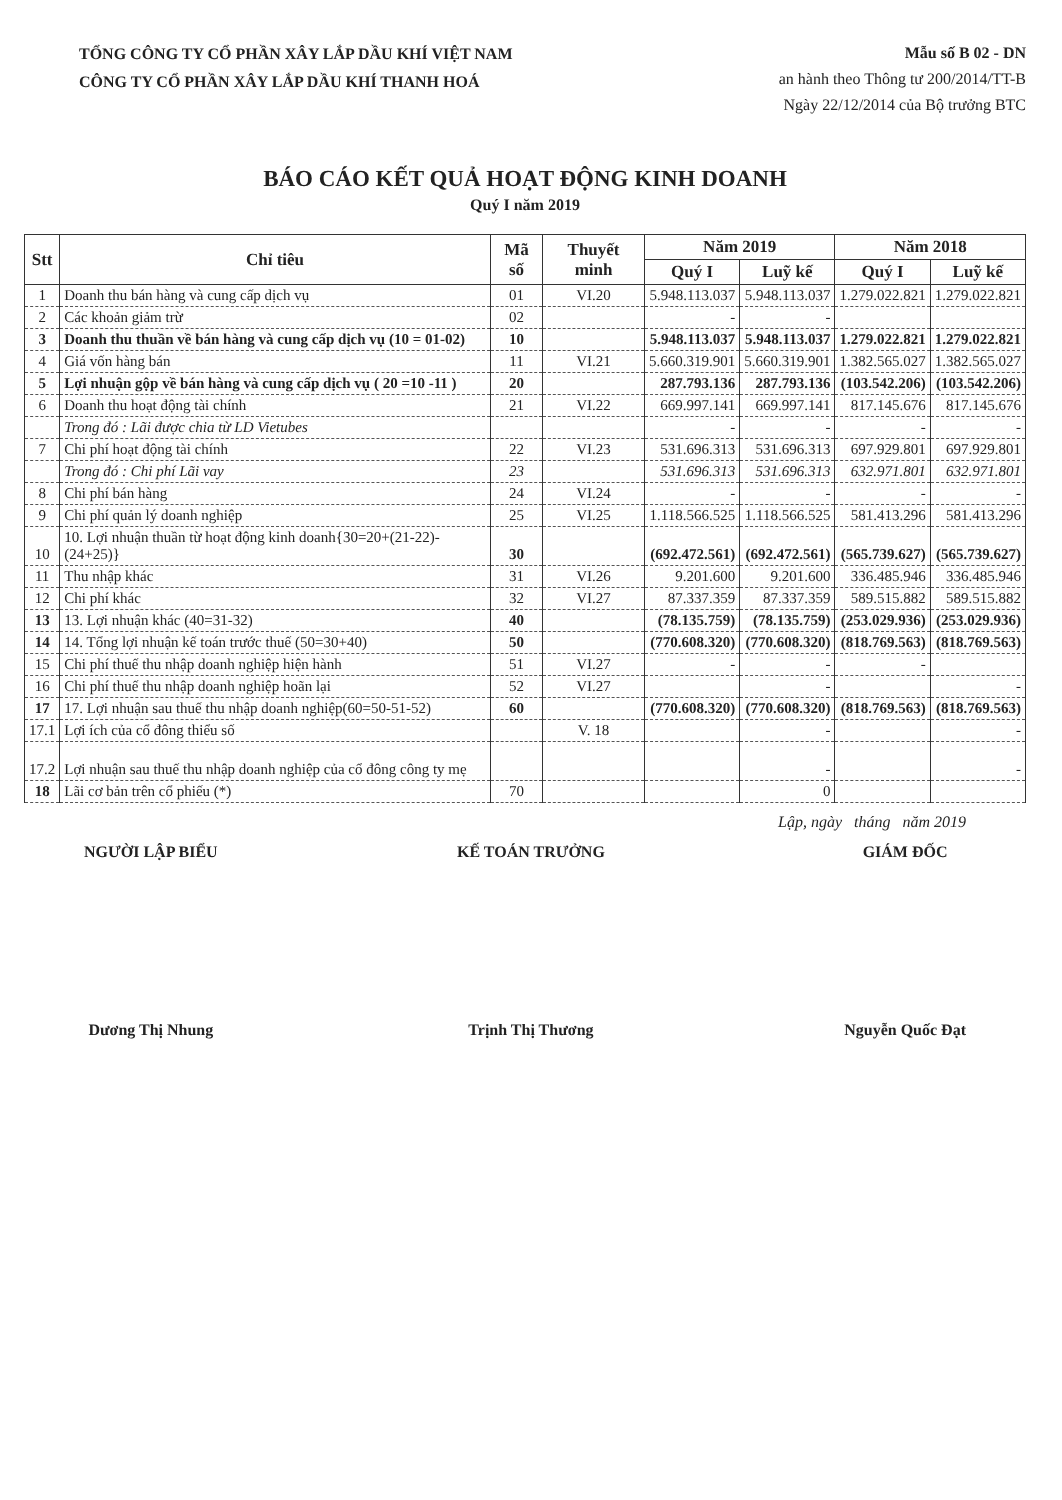TỔNG CÔNG TY CỔ PHẦN XÂY LẮP DẦU KHÍ VIỆT NAM
CÔNG TY CỔ PHẦN XÂY LẮP DẦU KHÍ THANH HOÁ
Mẫu số B 02 - DN
an hành theo Thông tư 200/2014/TT-B
Ngày 22/12/2014 của Bộ trưởng BTC
BÁO CÁO KẾT QUẢ HOẠT ĐỘNG KINH DOANH
Quý I năm 2019
| Stt | Chỉ tiêu | Mã số | Thuyết minh | Năm 2019 | | Năm 2018 | |
| --- | --- | --- | --- | --- | --- | --- | --- |
| | | | | Quý I | Luỹ kế | Quý I | Luỹ kế |
| 1 | Doanh thu bán hàng và cung cấp dịch vụ | 01 | VI.20 | 5.948.113.037 | 5.948.113.037 | 1.279.022.821 | 1.279.022.821 |
| 2 | Các khoản giảm trừ | 02 | | - | - | | |
| 3 | Doanh thu thuần về bán hàng và cung cấp dịch vụ (10 = 01-02) | 10 | | 5.948.113.037 | 5.948.113.037 | 1.279.022.821 | 1.279.022.821 |
| 4 | Giá vốn hàng bán | 11 | VI.21 | 5.660.319.901 | 5.660.319.901 | 1.382.565.027 | 1.382.565.027 |
| 5 | Lợi nhuận gộp về bán hàng và cung cấp dịch vụ ( 20 =10 -11 ) | 20 | | 287.793.136 | 287.793.136 | (103.542.206) | (103.542.206) |
| 6 | Doanh thu hoạt động tài chính | 21 | VI.22 | 669.997.141 | 669.997.141 | 817.145.676 | 817.145.676 |
| | Trong đó : Lãi được chia từ LD Vietubes | | | - | - | - | - |
| 7 | Chi phí hoạt động tài chính | 22 | VI.23 | 531.696.313 | 531.696.313 | 697.929.801 | 697.929.801 |
| | Trong đó : Chi phí Lãi vay | 23 | | 531.696.313 | 531.696.313 | 632.971.801 | 632.971.801 |
| 8 | Chi phí bán hàng | 24 | VI.24 | - | - | - | - |
| 9 | Chi phí quản lý doanh nghiệp | 25 | VI.25 | 1.118.566.525 | 1.118.566.525 | 581.413.296 | 581.413.296 |
| 10 | 10. Lợi nhuận thuần từ hoạt động kinh doanh{30=20+(21-22)-(24+25)} | 30 | | (692.472.561) | (692.472.561) | (565.739.627) | (565.739.627) |
| 11 | Thu nhập khác | 31 | VI.26 | 9.201.600 | 9.201.600 | 336.485.946 | 336.485.946 |
| 12 | Chi phí khác | 32 | VI.27 | 87.337.359 | 87.337.359 | 589.515.882 | 589.515.882 |
| 13 | 13. Lợi nhuận khác (40=31-32) | 40 | | (78.135.759) | (78.135.759) | (253.029.936) | (253.029.936) |
| 14 | 14. Tổng lợi nhuận kế toán trước thuế (50=30+40) | 50 | | (770.608.320) | (770.608.320) | (818.769.563) | (818.769.563) |
| 15 | Chi phí thuế thu nhập doanh nghiệp hiện hành | 51 | VI.27 | - | - | - | |
| 16 | Chi phí thuế thu nhập doanh nghiệp hoãn lại | 52 | VI.27 | | - | | - |
| 17 | 17. Lợi nhuận sau thuế thu nhập doanh nghiệp(60=50-51-52) | 60 | | (770.608.320) | (770.608.320) | (818.769.563) | (818.769.563) |
| 17.1 | Lợi ích của cổ đông thiểu số | | V. 18 | | - | | - |
| 17.2 | Lợi nhuận sau thuế thu nhập doanh nghiệp của cổ đông công ty mẹ | | | | - | | - |
| 18 | Lãi cơ bản trên cổ phiếu (*) | 70 | | | 0 | | |
Lập, ngày tháng năm 2019
NGƯỜI LẬP BIỂU
Dương Thị Nhung
KẾ TOÁN TRƯỞNG
Trịnh Thị Thương
GIÁM ĐỐC
Nguyễn Quốc Đạt